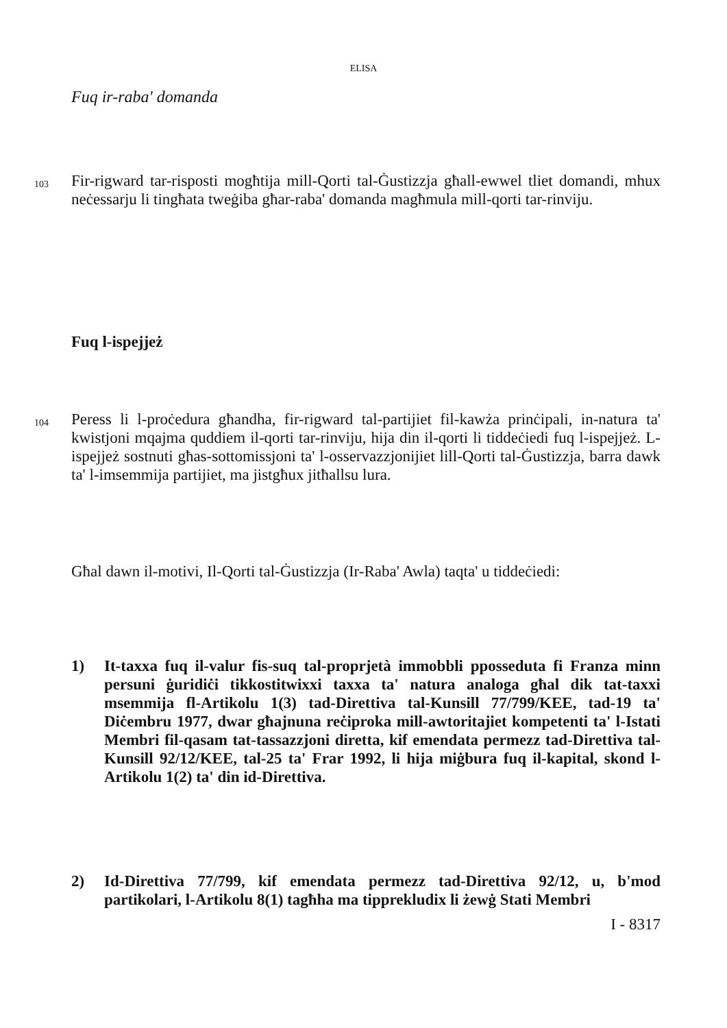ELISA
Fuq ir-raba' domanda
103
Fir-rigward tar-risposti mogħtija mill-Qorti tal-Ġustizzja għall-ewwel tliet domandi, mhux neċessarju li tingħata tweġiba għar-raba' domanda magħmula mill-qorti tar-rinviju.
Fuq l-ispejjeż
104
Peress li l-proċedura għandha, fir-rigward tal-partijiet fil-kawża prinċipali, in-natura ta' kwistjoni mqajma quddiem il-qorti tar-rinviju, hija din il-qorti li tiddeċiedi fuq l-ispejjeż. L-ispejjeż sostnuti għas-sottomissjoni ta' l-osservazzjonijiet lill-Qorti tal-Ġustizzja, barra dawk ta' l-imsemmija partijiet, ma jistgħux jitħallsu lura.
Għal dawn il-motivi, Il-Qorti tal-Ġustizzja (Ir-Raba' Awla) taqta' u tiddeċiedi:
1) It-taxxa fuq il-valur fis-suq tal-proprjetà immobbli pposseduta fi Franza minn persuni ġuridiċi tikkostitwixxi taxxa ta' natura analoga għal dik tat-taxxi msemmija fl-Artikolu 1(3) tad-Direttiva tal-Kunsill 77/799/KEE, tad-19 ta' Diċembru 1977, dwar għajnuna reċiproka mill-awtoritajiet kompetenti ta' l-Istati Membri fil-qasam tat-tassazzjoni diretta, kif emendata permezz tad-Direttiva tal-Kunsill 92/12/KEE, tal-25 ta' Frar 1992, li hija miġbura fuq il-kapital, skond l-Artikolu 1(2) ta' din id-Direttiva.
2) Id-Direttiva 77/799, kif emendata permezz tad-Direttiva 92/12, u, b'mod partikolari, l-Artikolu 8(1) tagħha ma tipprekludix li żewġ Stati Membri
I - 8317